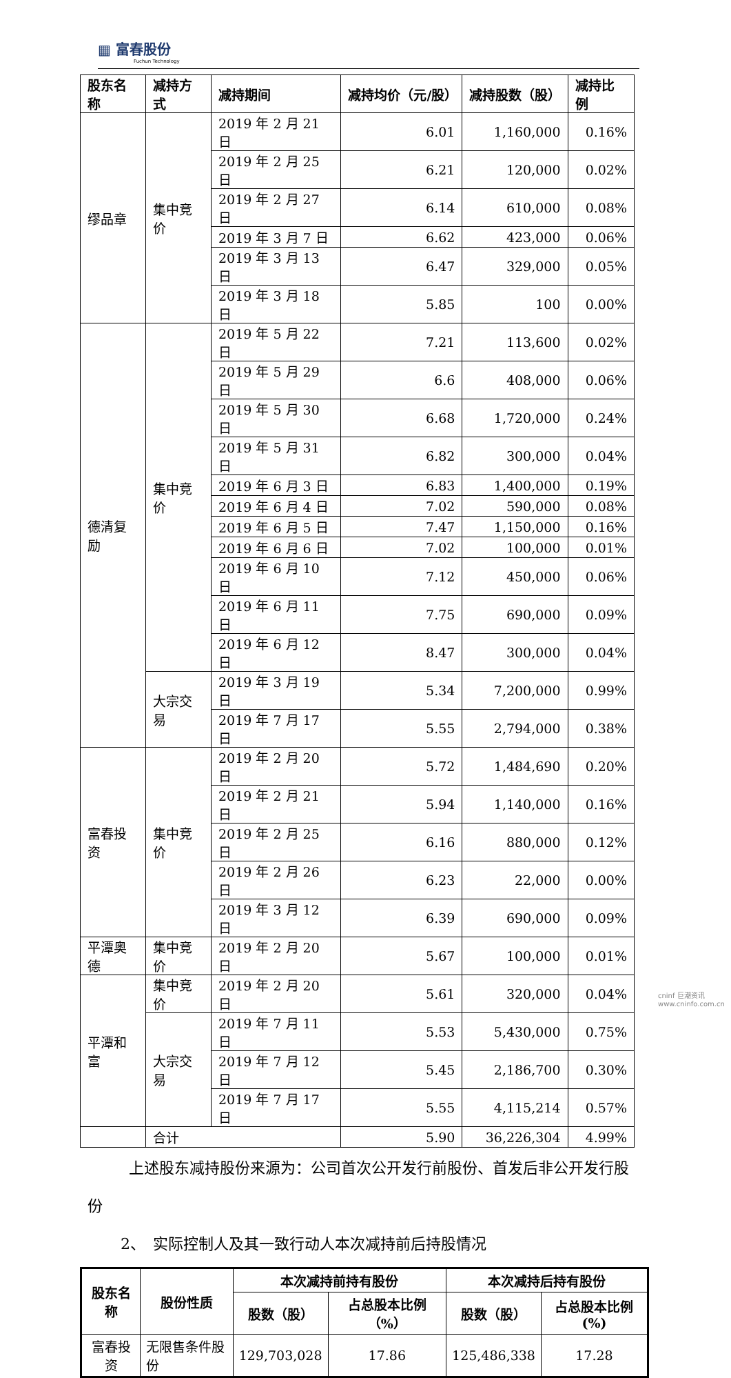▦ 富春股份
Fuchun Technology
| 股东名称 | 减持方式 | 减持期间 | 减持均价（元/股） | 减持股数（股） | 减持比例 |
| --- | --- | --- | --- | --- | --- |
| 缪品章 | 集中竞价 | 2019 年 2 月 21 日 | 6.01 | 1,160,000 | 0.16% |
| | | 2019 年 2 月 25 日 | 6.21 | 120,000 | 0.02% |
| | | 2019 年 2 月 27 日 | 6.14 | 610,000 | 0.08% |
| | | 2019 年 3 月 7 日 | 6.62 | 423,000 | 0.06% |
| | | 2019 年 3 月 13 日 | 6.47 | 329,000 | 0.05% |
| | | 2019 年 3 月 18 日 | 5.85 | 100 | 0.00% |
| 德清复励 | 集中竞价 | 2019 年 5 月 22 日 | 7.21 | 113,600 | 0.02% |
| | | 2019 年 5 月 29 日 | 6.6 | 408,000 | 0.06% |
| | | 2019 年 5 月 30 日 | 6.68 | 1,720,000 | 0.24% |
| | | 2019 年 5 月 31 日 | 6.82 | 300,000 | 0.04% |
| | | 2019 年 6 月 3 日 | 6.83 | 1,400,000 | 0.19% |
| | | 2019 年 6 月 4 日 | 7.02 | 590,000 | 0.08% |
| | | 2019 年 6 月 5 日 | 7.47 | 1,150,000 | 0.16% |
| | | 2019 年 6 月 6 日 | 7.02 | 100,000 | 0.01% |
| | | 2019 年 6 月 10 日 | 7.12 | 450,000 | 0.06% |
| | | 2019 年 6 月 11 日 | 7.75 | 690,000 | 0.09% |
| | | 2019 年 6 月 12 日 | 8.47 | 300,000 | 0.04% |
| | 大宗交易 | 2019 年 3 月 19 日 | 5.34 | 7,200,000 | 0.99% |
| | | 2019 年 7 月 17 日 | 5.55 | 2,794,000 | 0.38% |
| 富春投资 | 集中竞价 | 2019 年 2 月 20 日 | 5.72 | 1,484,690 | 0.20% |
| | | 2019 年 2 月 21 日 | 5.94 | 1,140,000 | 0.16% |
| | | 2019 年 2 月 25 日 | 6.16 | 880,000 | 0.12% |
| | | 2019 年 2 月 26 日 | 6.23 | 22,000 | 0.00% |
| | | 2019 年 3 月 12 日 | 6.39 | 690,000 | 0.09% |
| 平潭奥德 | 集中竞价 | 2019 年 2 月 20 日 | 5.67 | 100,000 | 0.01% |
| 平潭和富 | 集中竞价 | 2019 年 2 月 20 日 | 5.61 | 320,000 | 0.04% |
| | 大宗交易 | 2019 年 7 月 11 日 | 5.53 | 5,430,000 | 0.75% |
| | | 2019 年 7 月 12 日 | 5.45 | 2,186,700 | 0.30% |
| | | 2019 年 7 月 17 日 | 5.55 | 4,115,214 | 0.57% |
| | 合计 | | 5.90 | 36,226,304 | 4.99% |
上述股东减持股份来源为：公司首次公开发行前股份、首发后非公开发行股份
2、　实际控制人及其一致行动人本次减持前后持股情况
| 股东名称 | 股份性质 | 本次减持前持有股份 | | 本次减持后持有股份 | |
| --- | --- | --- | --- | --- | --- |
| | | 股数（股） | 占总股本比例（%） | 股数（股） | 占总股本比例(%) |
| 富春投资 | 无限售条件股份 | 129,703,028 | 17.86 | 125,486,338 | 17.28 |
cninf 巨潮资讯
www.cninfo.com.cn